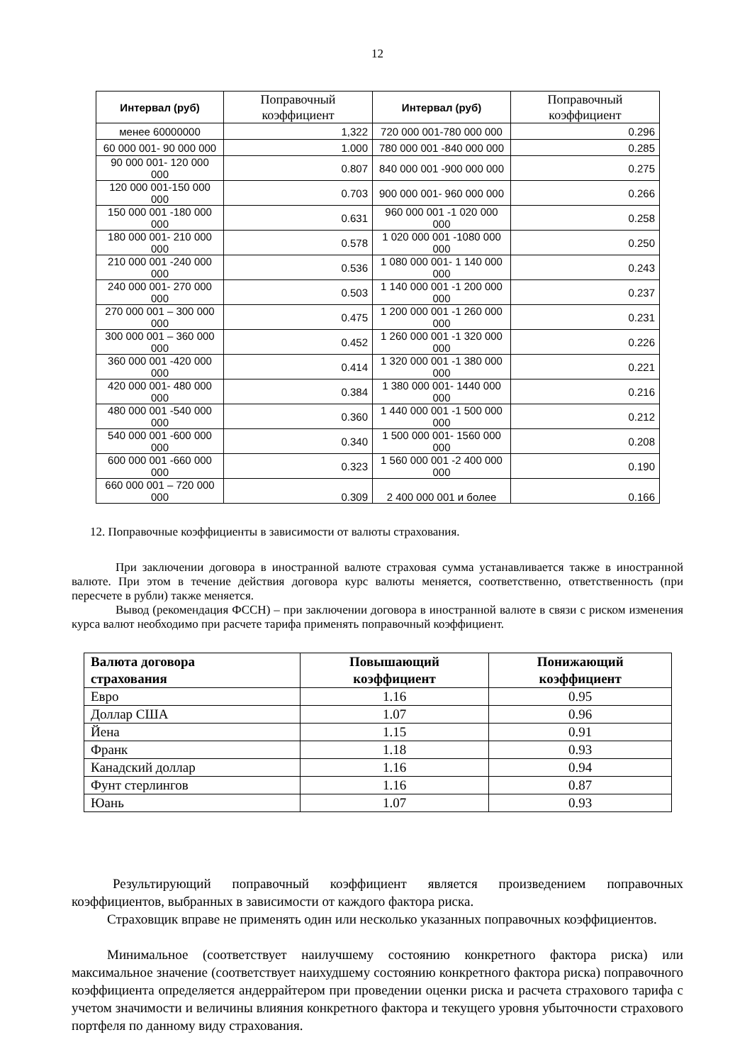12
| Интервал (руб) | Поправочный коэффициент | Интервал (руб) | Поправочный коэффициент |
| --- | --- | --- | --- |
| менее 60000000 | 1,322 | 720 000 001-780 000 000 | 0.296 |
| 60 000 001- 90 000 000 | 1.000 | 780 000 001 -840 000 000 | 0.285 |
| 90 000 001- 120 000 000 | 0.807 | 840 000 001 -900 000 000 | 0.275 |
| 120 000 001-150 000 000 | 0.703 | 900 000 001- 960 000 000 | 0.266 |
| 150 000 001 -180 000 000 | 0.631 | 960 000 001 -1 020 000 000 | 0.258 |
| 180 000 001- 210 000 000 | 0.578 | 1 020 000 001 -1080 000 000 | 0.250 |
| 210 000 001 -240 000 000 | 0.536 | 1 080 000 001- 1 140 000 000 | 0.243 |
| 240 000 001- 270 000 000 | 0.503 | 1 140 000 001 -1 200 000 000 | 0.237 |
| 270 000 001 – 300 000 000 | 0.475 | 1 200 000 001 -1 260 000 000 | 0.231 |
| 300 000 001 – 360 000 000 | 0.452 | 1 260 000 001 -1 320 000 000 | 0.226 |
| 360 000 001 -420 000 000 | 0.414 | 1 320 000 001 -1 380 000 000 | 0.221 |
| 420 000 001- 480 000 000 | 0.384 | 1 380 000 001- 1440 000 000 | 0.216 |
| 480 000 001 -540 000 000 | 0.360 | 1 440 000 001 -1 500 000 000 | 0.212 |
| 540 000 001 -600 000 000 | 0.340 | 1 500 000 001- 1560 000 000 | 0.208 |
| 600 000 001 -660 000 000 | 0.323 | 1 560 000 001 -2 400 000 000 | 0.190 |
| 660 000 001 – 720 000 000 | 0.309 | 2 400 000 001 и более | 0.166 |
12. Поправочные коэффициенты в зависимости от валюты страхования.
При заключении договора в иностранной валюте страховая сумма устанавливается также в иностранной валюте. При этом в течение действия договора курс валюты меняется, соответственно, ответственность (при пересчете в рубли) также меняется.
Вывод (рекомендация ФССН) – при заключении договора в иностранной валюте в связи с риском изменения курса валют необходимо при расчете тарифа применять поправочный коэффициент.
| Валюта договора страхования | Повышающий коэффициент | Понижающий коэффициент |
| --- | --- | --- |
| Евро | 1.16 | 0.95 |
| Доллар США | 1.07 | 0.96 |
| Йена | 1.15 | 0.91 |
| Франк | 1.18 | 0.93 |
| Канадский доллар | 1.16 | 0.94 |
| Фунт стерлингов | 1.16 | 0.87 |
| Юань | 1.07 | 0.93 |
Результирующий поправочный коэффициент является произведением поправочных коэффициентов, выбранных в зависимости от каждого фактора риска.
Страховщик вправе не применять один или несколько указанных поправочных коэффициентов.
Минимальное (соответствует наилучшему состоянию конкретного фактора риска) или максимальное значение (соответствует наихудшему состоянию конкретного фактора риска) поправочного коэффициента определяется андеррайтером при проведении оценки риска и расчета страхового тарифа с учетом значимости и величины влияния конкретного фактора и текущего уровня убыточности страхового портфеля по данному виду страхования.